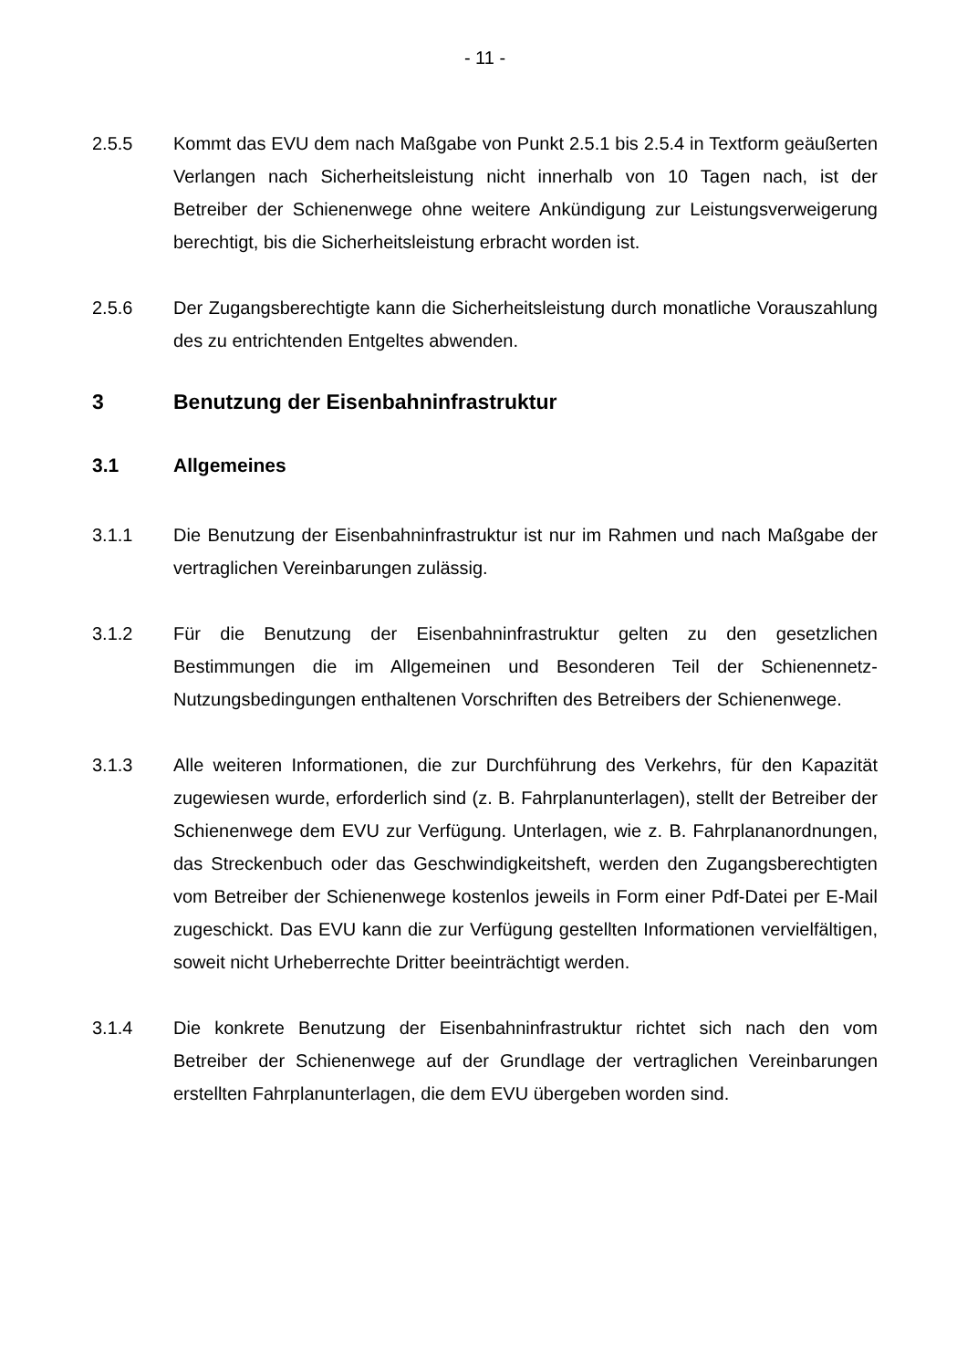- 11 -
2.5.5 Kommt das EVU dem nach Maßgabe von Punkt 2.5.1 bis 2.5.4 in Textform geäußerten Verlangen nach Sicherheitsleistung nicht innerhalb von 10 Tagen nach, ist der Betreiber der Schienenwege ohne weitere Ankündigung zur Leistungsverweigerung berechtigt, bis die Sicherheitsleistung erbracht worden ist.
2.5.6 Der Zugangsberechtigte kann die Sicherheitsleistung durch monatliche Vorauszahlung des zu entrichtenden Entgeltes abwenden.
3 Benutzung der Eisenbahninfrastruktur
3.1 Allgemeines
3.1.1 Die Benutzung der Eisenbahninfrastruktur ist nur im Rahmen und nach Maßgabe der vertraglichen Vereinbarungen zulässig.
3.1.2 Für die Benutzung der Eisenbahninfrastruktur gelten zu den gesetzlichen Bestimmungen die im Allgemeinen und Besonderen Teil der Schienennetz-Nutzungsbedingungen enthaltenen Vorschriften des Betreibers der Schienenwege.
3.1.3 Alle weiteren Informationen, die zur Durchführung des Verkehrs, für den Kapazität zugewiesen wurde, erforderlich sind (z. B. Fahrplanunterlagen), stellt der Betreiber der Schienenwege dem EVU zur Verfügung. Unterlagen, wie z. B. Fahrplananordnungen, das Streckenbuch oder das Geschwindigkeitsheft, werden den Zugangsberechtigten vom Betreiber der Schienenwege kostenlos jeweils in Form einer Pdf-Datei per E-Mail zugeschickt. Das EVU kann die zur Verfügung gestellten Informationen vervielfältigen, soweit nicht Urheberrechte Dritter beeinträchtigt werden.
3.1.4 Die konkrete Benutzung der Eisenbahninfrastruktur richtet sich nach den vom Betreiber der Schienenwege auf der Grundlage der vertraglichen Vereinbarungen erstellten Fahrplanunterlagen, die dem EVU übergeben worden sind.